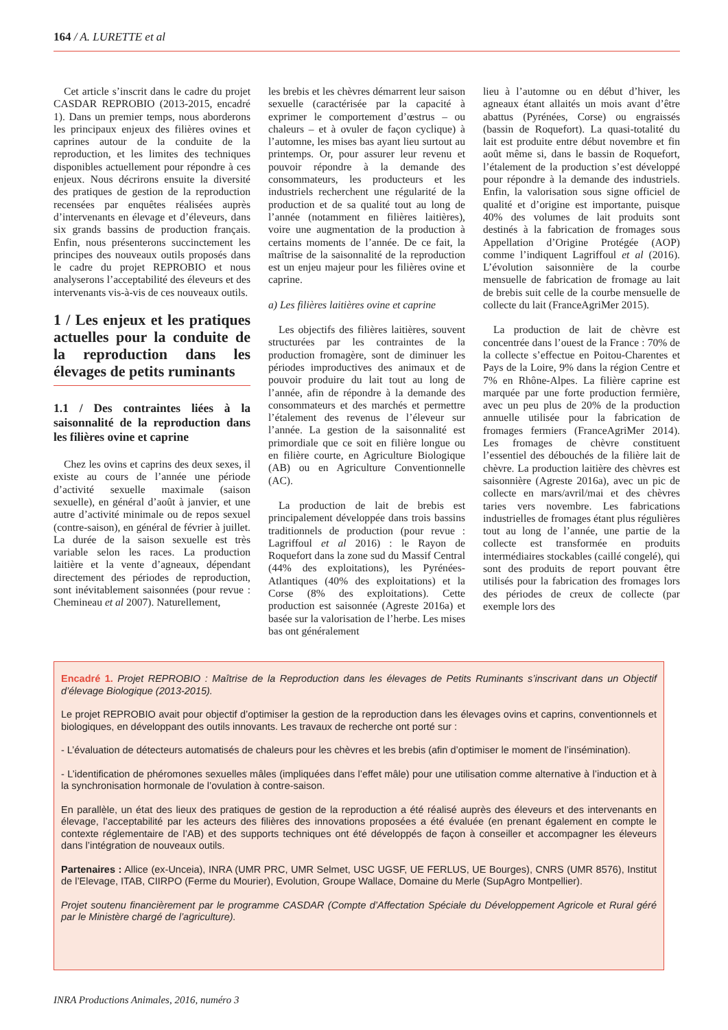164 / A. LURETTE et al
Cet article s’inscrit dans le cadre du projet CASDAR REPROBIO (2013-2015, encadré 1). Dans un premier temps, nous aborderons les principaux enjeux des filières ovines et caprines autour de la conduite de la reproduction, et les limites des techniques disponibles actuellement pour répondre à ces enjeux. Nous décrirons ensuite la diversité des pratiques de gestion de la reproduction recensées par enquêtes réalisées auprès d’intervenants en élevage et d’éleveurs, dans six grands bassins de production français. Enfin, nous présenterons succinctement les principes des nouveaux outils proposés dans le cadre du projet REPROBIO et nous analyserons l’acceptabilité des éleveurs et des intervenants vis-à-vis de ces nouveaux outils.
1 / Les enjeux et les pratiques actuelles pour la conduite de la reproduction dans les élevages de petits ruminants
1.1 / Des contraintes liées à la saisonnalité de la reproduction dans les filières ovine et caprine
Chez les ovins et caprins des deux sexes, il existe au cours de l’année une période d’activité sexuelle maximale (saison sexuelle), en général d’août à janvier, et une autre d’activité minimale ou de repos sexuel (contre-saison), en général de février à juillet. La durée de la saison sexuelle est très variable selon les races. La production laitière et la vente d’agneaux, dépendant directement des périodes de reproduction, sont inévitablement saisonnées (pour revue : Chemineau et al 2007). Naturellement,
les brebis et les chèvres démarrent leur saison sexuelle (caractérisée par la capacité à exprimer le comportement d’œstrus – ou chaleurs – et à ovuler de façon cyclique) à l’automne, les mises bas ayant lieu surtout au printemps. Or, pour assurer leur revenu et pouvoir répondre à la demande des consommateurs, les producteurs et les industriels recherchent une régularité de la production et de sa qualité tout au long de l’année (notamment en filières laitières), voire une augmentation de la production à certains moments de l’année. De ce fait, la maîtrise de la saisonnalité de la reproduction est un enjeu majeur pour les filières ovine et caprine.
a) Les filières laitières ovine et caprine
Les objectifs des filières laitières, souvent structurées par les contraintes de la production fromagère, sont de diminuer les périodes improductives des animaux et de pouvoir produire du lait tout au long de l’année, afin de répondre à la demande des consommateurs et des marchés et permettre l’étalement des revenus de l’éleveur sur l’année. La gestion de la saisonnalité est primordiale que ce soit en filière longue ou en filière courte, en Agriculture Biologique (AB) ou en Agriculture Conventionnelle (AC).
La production de lait de brebis est principalement développée dans trois bassins traditionnels de production (pour revue : Lagriffoul et al 2016) : le Rayon de Roquefort dans la zone sud du Massif Central (44% des exploitations), les Pyrénées-Atlantiques (40% des exploitations) et la Corse (8% des exploitations). Cette production est saisonnée (Agreste 2016a) et basée sur la valorisation de l’herbe. Les mises bas ont généralement
lieu à l’automne ou en début d’hiver, les agneaux étant allaités un mois avant d’être abattus (Pyrénées, Corse) ou engraissés (bassin de Roquefort). La quasi-totalité du lait est produite entre début novembre et fin août même si, dans le bassin de Roquefort, l’étalement de la production s’est développé pour répondre à la demande des industriels. Enfin, la valorisation sous signe officiel de qualité et d’origine est importante, puisque 40% des volumes de lait produits sont destinés à la fabrication de fromages sous Appellation d’Origine Protégée (AOP) comme l’indiquent Lagriffoul et al (2016). L’évolution saisonnière de la courbe mensuelle de fabrication de fromage au lait de brebis suit celle de la courbe mensuelle de collecte du lait (FranceAgriMer 2015).
La production de lait de chèvre est concentrée dans l’ouest de la France : 70% de la collecte s’effectue en Poitou-Charentes et Pays de la Loire, 9% dans la région Centre et 7% en Rhône-Alpes. La filière caprine est marquée par une forte production fermière, avec un peu plus de 20% de la production annuelle utilisée pour la fabrication de fromages fermiers (FranceAgriMer 2014). Les fromages de chèvre constituent l’essentiel des débouchés de la filière lait de chèvre. La production laitière des chèvres est saisonnière (Agreste 2016a), avec un pic de collecte en mars/avril/mai et des chèvres taries vers novembre. Les fabrications industrielles de fromages étant plus régulières tout au long de l’année, une partie de la collecte est transformée en produits intermédiaires stockables (caillé congelé), qui sont des produits de report pouvant être utilisés pour la fabrication des fromages lors des périodes de creux de collecte (par exemple lors des
Encadré 1. Projet REPROBIO : Maîtrise de la Reproduction dans les élevages de Petits Ruminants s’inscrivant dans un Objectif d’élevage Biologique (2013-2015).
Le projet REPROBIO avait pour objectif d’optimiser la gestion de la reproduction dans les élevages ovins et caprins, conventionnels et biologiques, en développant des outils innovants. Les travaux de recherche ont porté sur :
- L’évaluation de détecteurs automatisés de chaleurs pour les chèvres et les brebis (afin d’optimiser le moment de l’insémination).
- L’identification de phéromones sexuelles mâles (impliquées dans l’effet mâle) pour une utilisation comme alternative à l’induction et à la synchronisation hormonale de l’ovulation à contre-saison.
En parallèle, un état des lieux des pratiques de gestion de la reproduction a été réalisé auprès des éleveurs et des intervenants en élevage, l’acceptabilité par les acteurs des filières des innovations proposées a été évaluée (en prenant également en compte le contexte réglementaire de l’AB) et des supports techniques ont été développés de façon à conseiller et accompagner les éleveurs dans l’intégration de nouveaux outils.
Partenaires : Allice (ex-Unceia), INRA (UMR PRC, UMR Selmet, USC UGSF, UE FERLUS, UE Bourges), CNRS (UMR 8576), Institut de l’Elevage, ITAB, CIIRPO (Ferme du Mourier), Evolution, Groupe Wallace, Domaine du Merle (SupAgro Montpellier).
Projet soutenu financièrement par le programme CASDAR (Compte d’Affectation Spéciale du Développement Agricole et Rural géré par le Ministère chargé de l’agriculture).
INRA Productions Animales, 2016, numéro 3